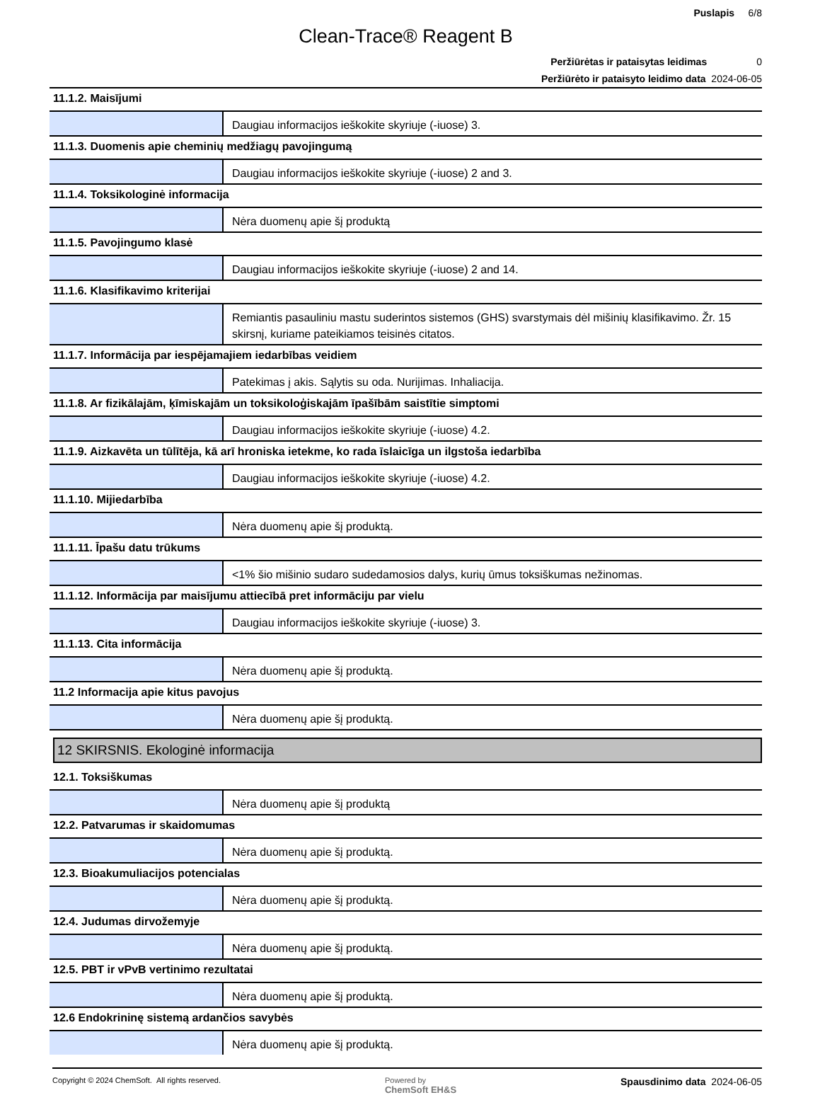Puslapis 6/8
Clean-Trace® Reagent B
Peržiūrėtas ir pataisytas leidimas 0
Peržiūrėto ir pataisyto leidimo data 2024-06-05
| 11.1.2. Maisījumi | |
| | Daugiau informacijos ieškokite skyriuje (-iuose) 3. |
| 11.1.3. Duomenis apie cheminių medžiagų pavojingumą | |
| | Daugiau informacijos ieškokite skyriuje (-iuose) 2 and 3. |
| 11.1.4. Toksikologinė informacija | |
| | Nėra duomenų apie šį produktą |
| 11.1.5. Pavojingumo klasė | |
| | Daugiau informacijos ieškokite skyriuje (-iuose) 2 and 14. |
| 11.1.6. Klasifikavimo kriterijai | |
| | Remiantis pasauliniu mastu suderintos sistemos (GHS) svarstymais dėl mišinių klasifikavimo. Žr. 15 skirsnį, kuriame pateikiamos teisinės citatos. |
| 11.1.7. Informācija par iespējamajiem iedarbības veidiem | |
| | Patekimas į akis. Sąlytis su oda. Nurijimas. Inhaliacija. |
| 11.1.8. Ar fizikālajām, ķīmiskajām un toksikoloģiskajām īpašībām saistītie simptomi | |
| | Daugiau informacijos ieškokite skyriuje (-iuose) 4.2. |
| 11.1.9. Aizkavēta un tūlītēja, kā arī hroniska ietekme, ko rada īslaicīga un ilgstoša iedarbība | |
| | Daugiau informacijos ieškokite skyriuje (-iuose) 4.2. |
| 11.1.10. Mijiedarbība | |
| | Nėra duomenų apie šį produktą. |
| 11.1.11. Īpašu datu trūkums | |
| | <1% šio mišinio sudaro sudedamosios dalys, kurių ūmus toksiškumas nežinomas. |
| 11.1.12. Informācija par maisījumu attiecībā pret informāciju par vielu | |
| | Daugiau informacijos ieškokite skyriuje (-iuose) 3. |
| 11.1.13. Cita informācija | |
| | Nėra duomenų apie šį produktą. |
| 11.2 Informacija apie kitus pavojus | |
| | Nėra duomenų apie šį produktą. |
12 SKIRSNIS. Ekologinė informacija
| 12.1. Toksiškumas | |
| | Nėra duomenų apie šį produktą |
| 12.2. Patvarumas ir skaidomumas | |
| | Nėra duomenų apie šį produktą. |
| 12.3. Bioakumuliacijos potencialas | |
| | Nėra duomenų apie šį produktą. |
| 12.4. Judumas dirvožemyje | |
| | Nėra duomenų apie šį produktą. |
| 12.5. PBT ir vPvB vertinimo rezultatai | |
| | Nėra duomenų apie šį produktą. |
| 12.6 Endokrininę sistemą ardančios savybės | |
| | Nėra duomenų apie šį produktą. |
Copyright © 2024 ChemSoft. All rights reserved.
Powered by
ChemSoft EH&S
Spausdinimo data 2024-06-05